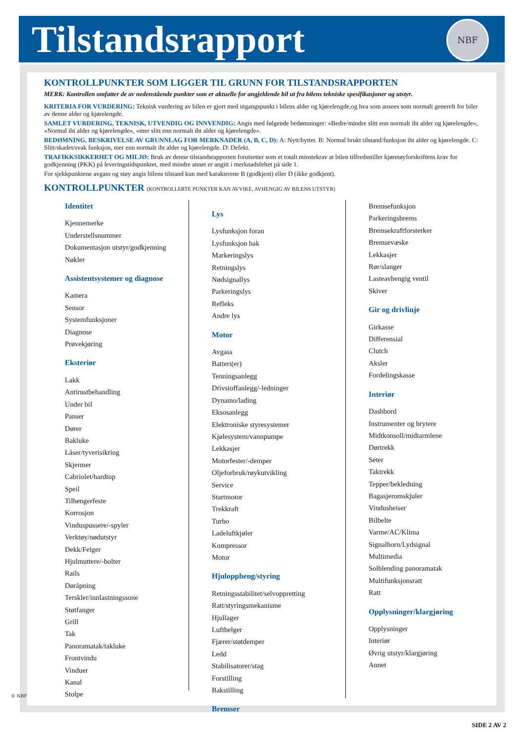Tilstandsrapport
NBF
KONTROLLPUNKTER SOM LIGGER TIL GRUNN FOR TILSTANDSRAPPORTEN
MERK: Kontrollen omfatter de av nedenstående punkter som er aktuelle for angjeldende bil ut fra bilens tekniske spesifikasjoner og utstyr.
KRITERIA FOR VURDERING: Teknisk vurdering av bilen er gjort med utgangspunkt i bilens alder og kjørelengde,og hva som ansees som normalt generelt for biler av denne alder og kjørelengde.
SAMLET VURDERING, TEKNISK, UTVENDIG OG INNVENDIG: Angis med følgende bedømninger: «Bedre/mindre slitt enn normalt iht alder og kjørelengde», «Normal iht alder og kjørelengde», «mer slitt enn normalt iht alder og kjørelengde».
BEDØMNING, BESKRIVELSE AV GRUNNLAG FOR MERKNADER (A, B, C, D): A: Nytt/byttet. B: Normal brukt tilstand/funksjon iht alder og kjørelengde. C: Slitt/skadet/svak funksjon, mer enn normalt iht alder og kjørelengde. D: Defekt.
TRAFIKKSIKKERHET OG MILJØ: Bruk av denne tilstandsrapporten forutsetter som et totalt minstekrav at bilen tilfredsstiller kjøretøyforskriftens krav for godkjenning (PKK) på leveringstidspunktet, med mindre annet er angitt i merknadsfeltet på side 1.
For sjekkpunktene avgass og støy angis bilens tilstand kun med karakterene B (godkjent) eller D (ikke godkjent).
KONTROLLPUNKTER (KONTROLLERTE PUNKTER KAN AVVIKE, AVHENGIG AV BILENS UTSTYR)
Identitet
Kjennemerke
Understellsnummer
Dokumentasjon utstyr/godkjenning
Nøkler
Assistentsystemer og diagnose
Kamera
Sensor
Systemfunksjoner
Diagnose
Prøvekjøring
Eksteriør
Lakk
Antirustbehandling
Under bil
Panser
Dører
Bakluke
Låser/tyverisikring
Skjermer
Cabriolet/hardtop
Speil
Tilhengerfeste
Korrosjon
Vinduspussere/-spyler
Verktøy/nødutstyr
Dekk/Felger
Hjulmuttere/-bolter
Rails
Døråpning
Terskler/innlastningssone
Støtfanger
Grill
Tak
Panoramatak/takluke
Frontvindu
Vinduer
Kanal
Stolpe
Lys
Lysfunksjon foran
Lysfunksjon bak
Markeringslys
Retningslys
Nødsignallys
Parkeringslys
Refleks
Andre lys
Motor
Avgass
Batteri(er)
Tenningsanlegg
Drivstoffanlegg/-ledninger
Dynamo/lading
Eksosanlegg
Elektroniske styresystemer
Kjølesystem/vannpumpe
Lekkasjer
Motorfester/-demper
Oljeforbruk/røykutvikling
Service
Startmotor
Trekkraft
Turbo
Ladeluftkjøler
Kompressor
Motor
Hjuloppheng/styring
Retningsstabilitet/selvoppretting
Ratt/styringsmekanisme
Hjullager
Luftbelger
Fjærer/støtdemper
Ledd
Stabilisatorer/stag
Forstilling
Bakstilling
Bremser
Bremsefunksjon
Parkeringsbrems
Bremsekraftforsterker
Bremsevæske
Lekkasjer
Rør/slanger
Lasteavhengig ventil
Skiver
Gir og drivlinje
Girkasse
Differensial
Clutch
Aksler
Fordelingskasse
Interiør
Dashbord
Instrumenter og brytere
Midtkonsoll/midtarmlene
Dørtrekk
Seter
Taktrekk
Tepper/bekledning
Bagasjeromskjuler
Vindusheiser
Bilbelte
Varme/AC/Klima
Signalhorn/Lydsignal
Multimedia
Solblending panoramatak
Multifunksjonsratt
Ratt
Opplysninger/klargjøring
Opplysninger
Interiør
Øvrig utstyr/klargjøring
Annet
© NBF
SIDE 2 AV 2